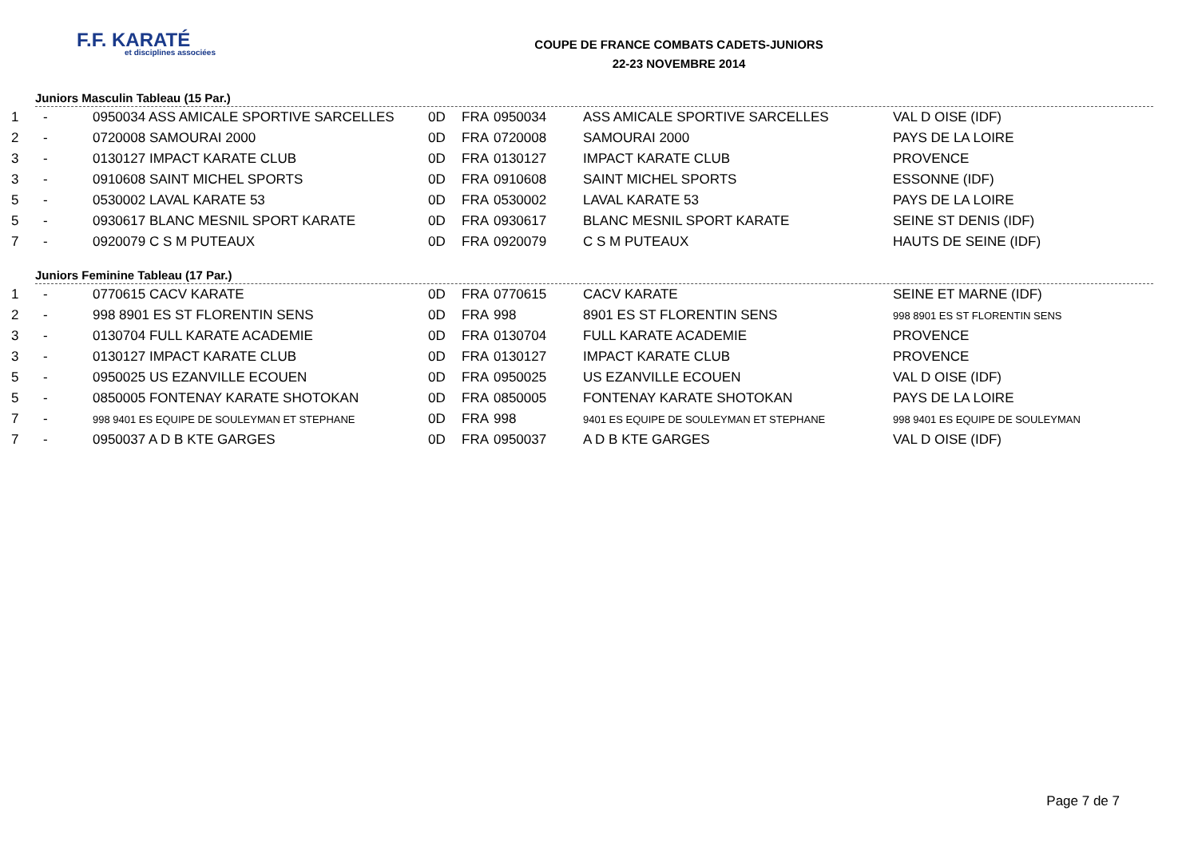F.F. KARATÉ
et disciplines associées
COUPE DE FRANCE COMBATS CADETS-JUNIORS
22-23 NOVEMBRE 2014
Juniors Masculin Tableau (15 Par.)
| 1 | - | 0950034 ASS AMICALE SPORTIVE SARCELLES | 0D | FRA | 0950034 | ASS AMICALE SPORTIVE SARCELLES | VAL D OISE (IDF) |
| 2 | - | 0720008 SAMOURAI 2000 | 0D | FRA | 0720008 | SAMOURAI 2000 | PAYS DE LA LOIRE |
| 3 | - | 0130127 IMPACT KARATE CLUB | 0D | FRA | 0130127 | IMPACT KARATE CLUB | PROVENCE |
| 3 | - | 0910608 SAINT MICHEL SPORTS | 0D | FRA | 0910608 | SAINT MICHEL SPORTS | ESSONNE (IDF) |
| 5 | - | 0530002 LAVAL KARATE 53 | 0D | FRA | 0530002 | LAVAL KARATE 53 | PAYS DE LA LOIRE |
| 5 | - | 0930617 BLANC MESNIL SPORT KARATE | 0D | FRA | 0930617 | BLANC MESNIL SPORT KARATE | SEINE ST DENIS (IDF) |
| 7 | - | 0920079 C S M PUTEAUX | 0D | FRA | 0920079 | C S M PUTEAUX | HAUTS DE SEINE (IDF) |
Juniors Feminine Tableau (17 Par.)
| 1 | - | 0770615 CACV KARATE | 0D | FRA | 0770615 | CACV KARATE | SEINE ET MARNE (IDF) |
| 2 | - | 998 8901 ES ST FLORENTIN SENS | 0D | FRA | 998 | 8901 ES ST FLORENTIN SENS | 998 8901 ES ST FLORENTIN SENS |
| 3 | - | 0130704 FULL KARATE ACADEMIE | 0D | FRA | 0130704 | FULL KARATE ACADEMIE | PROVENCE |
| 3 | - | 0130127 IMPACT KARATE CLUB | 0D | FRA | 0130127 | IMPACT KARATE CLUB | PROVENCE |
| 5 | - | 0950025 US EZANVILLE ECOUEN | 0D | FRA | 0950025 | US EZANVILLE ECOUEN | VAL D OISE (IDF) |
| 5 | - | 0850005 FONTENAY KARATE SHOTOKAN | 0D | FRA | 0850005 | FONTENAY KARATE SHOTOKAN | PAYS DE LA LOIRE |
| 7 | - | 998 9401 ES EQUIPE DE SOULEYMAN ET STEPHANE | 0D | FRA | 998 | 9401 ES EQUIPE DE SOULEYMAN ET STEPHANE | 998 9401 ES EQUIPE DE SOULEYMAN |
| 7 | - | 0950037 A D B KTE GARGES | 0D | FRA | 0950037 | A D B KTE GARGES | VAL D OISE (IDF) |
Page 7 de 7